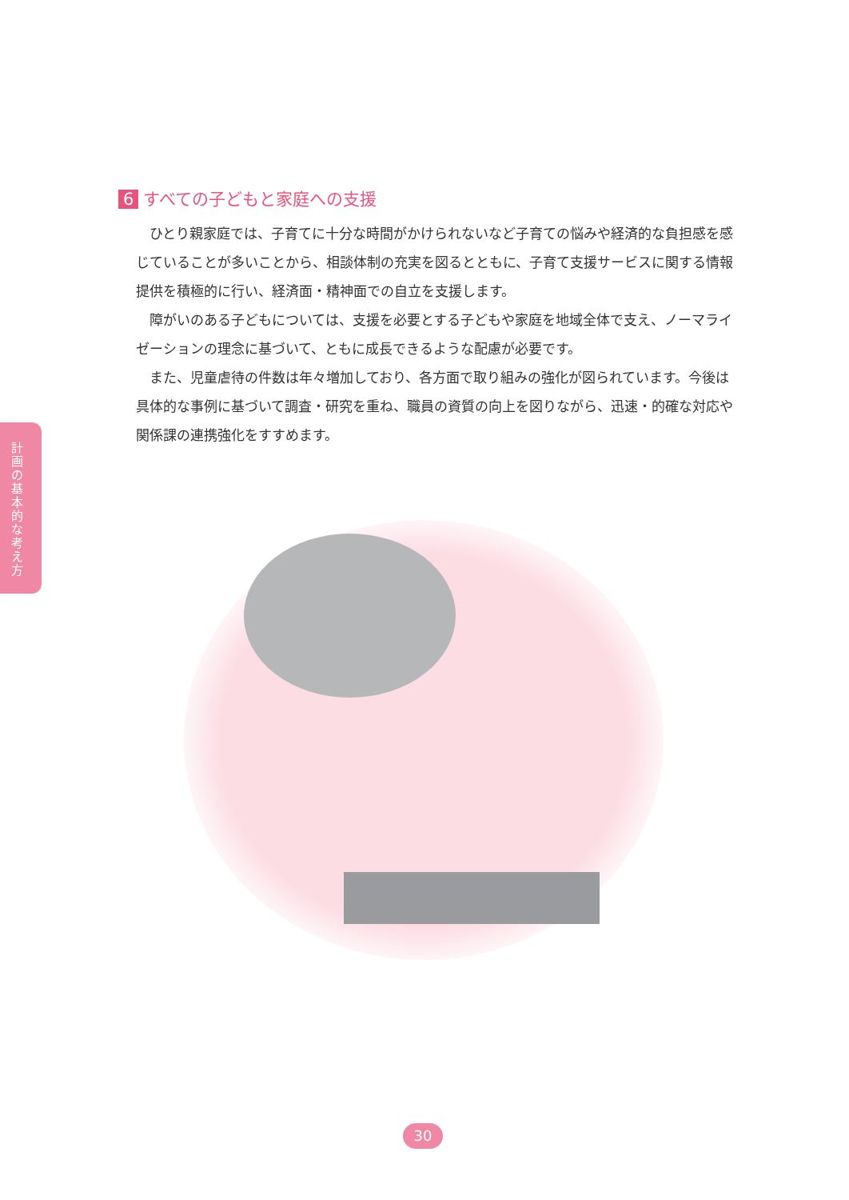計画の基本的な考え方
6 すべての子どもと家庭への支援
ひとり親家庭では、子育てに十分な時間がかけられないなど子育ての悩みや経済的な負担感を感じていることが多いことから、相談体制の充実を図るとともに、子育て支援サービスに関する情報提供を積極的に行い、経済面・精神面での自立を支援します。
障がいのある子どもについては、支援を必要とする子どもや家庭を地域全体で支え、ノーマライゼーションの理念に基づいて、ともに成長できるような配慮が必要です。
また、児童虐待の件数は年々増加しており、各方面で取り組みの強化が図られています。今後は具体的な事例に基づいて調査・研究を重ね、職員の資質の向上を図りながら、迅速・的確な対応や関係課の連携強化をすすめます。
30